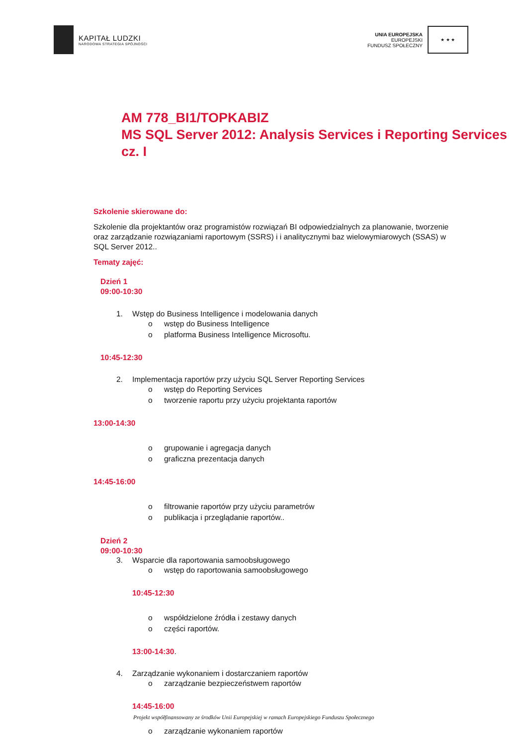KAPITAŁ LUDZKI
NARODOWA STRATEGIA SPÓJNOŚCI
UNIA EUROPEJSKA
EUROPEJSKI
FUNDUSZ SPOŁECZNY
★ ★ ★
AM 778_BI1/TOPKABIZ
MS SQL Server 2012: Analysis Services i Reporting Services cz. I
Szkolenie skierowane do:
Szkolenie dla projektantów oraz programistów rozwiązań BI odpowiedzialnych za planowanie, tworzenie oraz zarządzanie rozwiązaniami raportowym (SSRS) i i analitycznymi baz wielowymiarowych (SSAS) w SQL Server 2012..
Tematy zajęć:
Dzień 1
09:00-10:30
1. Wstęp do Business Intelligence i modelowania danych
o wstęp do Business Intelligence
o platforma Business Intelligence Microsoftu.
10:45-12:30
2. Implementacja raportów przy użyciu SQL Server Reporting Services
o wstęp do Reporting Services
o tworzenie raportu przy użyciu projektanta raportów
13:00-14:30
o grupowanie i agregacja danych
o graficzna prezentacja danych
14:45-16:00
o filtrowanie raportów przy użyciu parametrów
o publikacja i przeglądanie raportów..
Dzień 2
09:00-10:30
3. Wsparcie dla raportowania samoobsługowego
o wstęp do raportowania samoobsługowego
10:45-12:30
o współdzielone źródła i zestawy danych
o części raportów.
13:00-14:30.
4. Zarządzanie wykonaniem i dostarczaniem raportów
o zarządzanie bezpieczeństwem raportów
14:45-16:00
o zarządzanie wykonaniem raportów
Projekt współfinansowany ze środków Unii Europejskiej w ramach Europejskiego Funduszu Społecznego